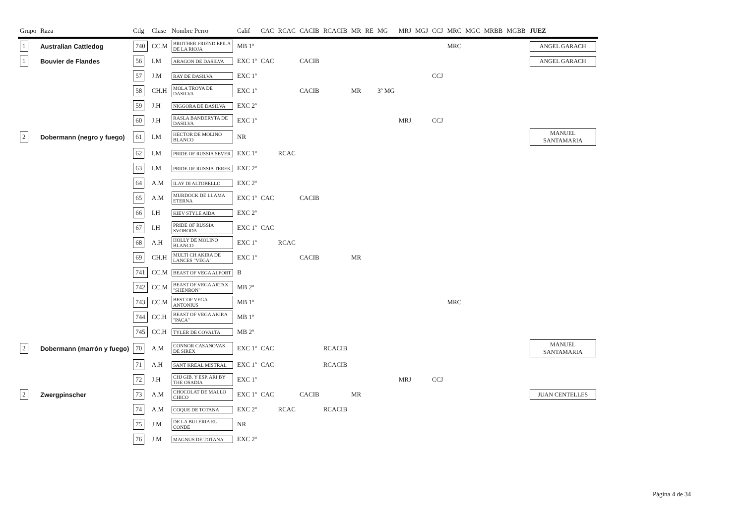| Grupo | Raza | Ctlg | Clase | Nombre Perro | Calif | CAC | RCAC | CACIB | RCACIB | MR | RE | MG | MRJ | MGJ | CCJ | MRC | MGC | MRBB | MGBB | JUEZ |
| --- | --- | --- | --- | --- | --- | --- | --- | --- | --- | --- | --- | --- | --- | --- | --- | --- | --- | --- | --- | --- |
| 1 | Australian Cattledog | 740 | CC.M | BROTHER FRIEND EPILA DE LA RIOJA | MB 1º | | | | | | | | | | | MRC | | | | ANGEL GARACH |
| 1 | Bouvier de Flandes | 56 | I.M | ARAGON DE DASILVA | EXC 1º | CAC | | CACIB | | | | | | | | | | | | ANGEL GARACH |
| | | 57 | J.M | RAY DE DASILVA | EXC 1º | | | | | | | | | | CCJ | | | | | |
| | | 58 | CH.H | MOLA TROYA DE DASILVA | EXC 1º | | | CACIB | | MR | | 3º MG | | | | | | | | |
| | | 59 | J.H | NIGGORA DE DASILVA | EXC 2º | | | | | | | | | | | | | | | |
| | | 60 | J.H | RASLA BANDERYTA DE DASILVA | EXC 1º | | | | | | | | MRJ | | CCJ | | | | | |
| 2 | Dobermann (negro y fuego) | 61 | I.M | HECTOR DE MOLINO BLANCO | NR | | | | | | | | | | | | | | | MANUEL SANTAMARIA |
| | | 62 | I.M | PRIDE OF RUSSIA SEVER | EXC 1º | | RCAC | | | | | | | | | | | | | |
| | | 63 | I.M | PRIDE OF RUSSIA TEREK | EXC 2º | | | | | | | | | | | | | | | |
| | | 64 | A.M | ILAY DI ALTOBELLO | EXC 2º | | | | | | | | | | | | | | | |
| | | 65 | A.M | MURDOCK DE LLAMA ETERNA | EXC 1º | CAC | | CACIB | | | | | | | | | | | | |
| | | 66 | I.H | KIEV STYLE AIDA | EXC 2º | | | | | | | | | | | | | | | |
| | | 67 | I.H | PRIDE OF RUSSIA SVOBODA | EXC 1º | CAC | | | | | | | | | | | | | | |
| | | 68 | A.H | HOLLY DE MOLINO BLANCO | EXC 1º | | RCAC | | | | | | | | | | | | | |
| | | 69 | CH.H | MULTI CH AKIRA DE LANCES "VEGA" | EXC 1º | | | CACIB | | MR | | | | | | | | | | |
| | | 741 | CC.M | BEAST OF VEGA ALFORT | B | | | | | | | | | | | | | | | |
| | | 742 | CC.M | BEAST OF VEGA ARTAX "SHENRON" | MB 2º | | | | | | | | | | | | | | | |
| | | 743 | CC.M | BEST OF VEGA ANTONIUS | MB 1º | | | | | | | | | | | MRC | | | | |
| | | 744 | CC.H | BEAST OF VEGA AKIRA "PACA" | MB 1º | | | | | | | | | | | | | | | |
| | | 745 | CC.H | TYLER DE COVALTA | MB 2º | | | | | | | | | | | | | | | |
| 2 | Dobermann (marrón y fuego) | 70 | A.M | CONNOR CASANOVAS DE SIREX | EXC 1º | CAC | | | RCACIB | | | | | | | | | | | MANUEL SANTAMARIA |
| | | 71 | A.H | SANT KREAL MISTRAL | EXC 1º | CAC | | | RCACIB | | | | | | | | | | | |
| | | 72 | J.H | CHJ GIB. Y ESP. ARI BY THE OSADIA | EXC 1º | | | | | | | | MRJ | | CCJ | | | | | |
| 2 | Zwergpinscher | 73 | A.M | CHOCOLAT DE MALLO CHICO | EXC 1º | CAC | | CACIB | | MR | | | | | | | | | | JUAN CENTELLES |
| | | 74 | A.M | COQUE DE TOTANA | EXC 2º | | RCAC | | RCACIB | | | | | | | | | | | |
| | | 75 | J.M | DE LA BULERIA EL CONDE | NR | | | | | | | | | | | | | | | |
| | | 76 | J.M | MAGNUS DE TOTANA | EXC 2º | | | | | | | | | | | | | | | |
Página 4 de 34